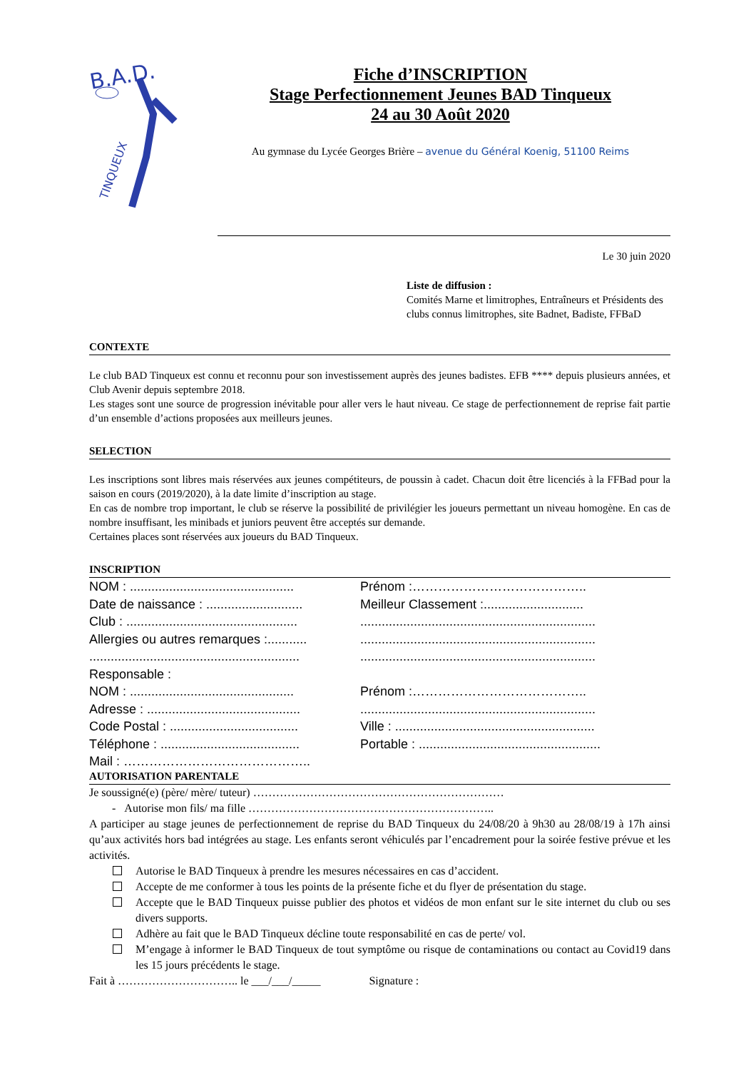B.A.D.
TINQUEUX
Fiche d’INSCRIPTION
Stage Perfectionnement Jeunes BAD Tinqueux
24 au 30 Août 2020
Au gymnase du Lycée Georges Brière – avenue du Général Koenig, 51100 Reims
Le 30 juin 2020
Liste de diffusion :
Comités Marne et limitrophes, Entraîneurs et Présidents des clubs connus limitrophes, site Badnet, Badiste, FFBaD
CONTEXTE
Le club BAD Tinqueux est connu et reconnu pour son investissement auprès des jeunes badistes. EFB **** depuis plusieurs années, et Club Avenir depuis septembre 2018.
Les stages sont une source de progression inévitable pour aller vers le haut niveau. Ce stage de perfectionnement de reprise fait partie d’un ensemble d’actions proposées aux meilleurs jeunes.
SELECTION
Les inscriptions sont libres mais réservées aux jeunes compétiteurs, de poussin à cadet. Chacun doit être licenciés à la FFBad pour la saison en cours (2019/2020), à la date limite d’inscription au stage.
En cas de nombre trop important, le club se réserve la possibilité de privilégier les joueurs permettant un niveau homogène. En cas de nombre insuffisant, les minibads et juniors peuvent être acceptés sur demande.
Certaines places sont réservées aux joueurs du BAD Tinqueux.
INSCRIPTION
NOM : .............................................. Prénom :…………………………………..
Date de naissance : ........................... Meilleur Classement :............................
Club : ................................................ ..................................................................
Allergies ou autres remarques :........... ..................................................................
........................................................... ..................................................................
Responsable :
NOM : .............................................. Prénom :…………………………………..
Adresse : ........................................... ..................................................................
Code Postal : .................................... Ville : ........................................................
Téléphone : ....................................... Portable : ...................................................
Mail : ……………………………………..
AUTORISATION PARENTALE
Je soussigné(e) (père/ mère/ tuteur) …………………………………………………………
- Autorise mon fils/ ma fille ………………………………………………………..
A participer au stage jeunes de perfectionnement de reprise du BAD Tinqueux du 24/08/20 à 9h30 au 28/08/19 à 17h ainsi qu’aux activités hors bad intégrées au stage. Les enfants seront véhiculés par l’encadrement pour la soirée festive prévue et les activités.
Autorise le BAD Tinqueux à prendre les mesures nécessaires en cas d’accident.
Accepte de me conformer à tous les points de la présente fiche et du flyer de présentation du stage.
Accepte que le BAD Tinqueux puisse publier des photos et vidéos de mon enfant sur le site internet du club ou ses divers supports.
Adhère au fait que le BAD Tinqueux décline toute responsabilité en cas de perte/ vol.
M’engage à informer le BAD Tinqueux de tout symptôme ou risque de contaminations ou contact au Covid19 dans les 15 jours précédents le stage.
Fait à ………………………….. le ___/___/_____ Signature :